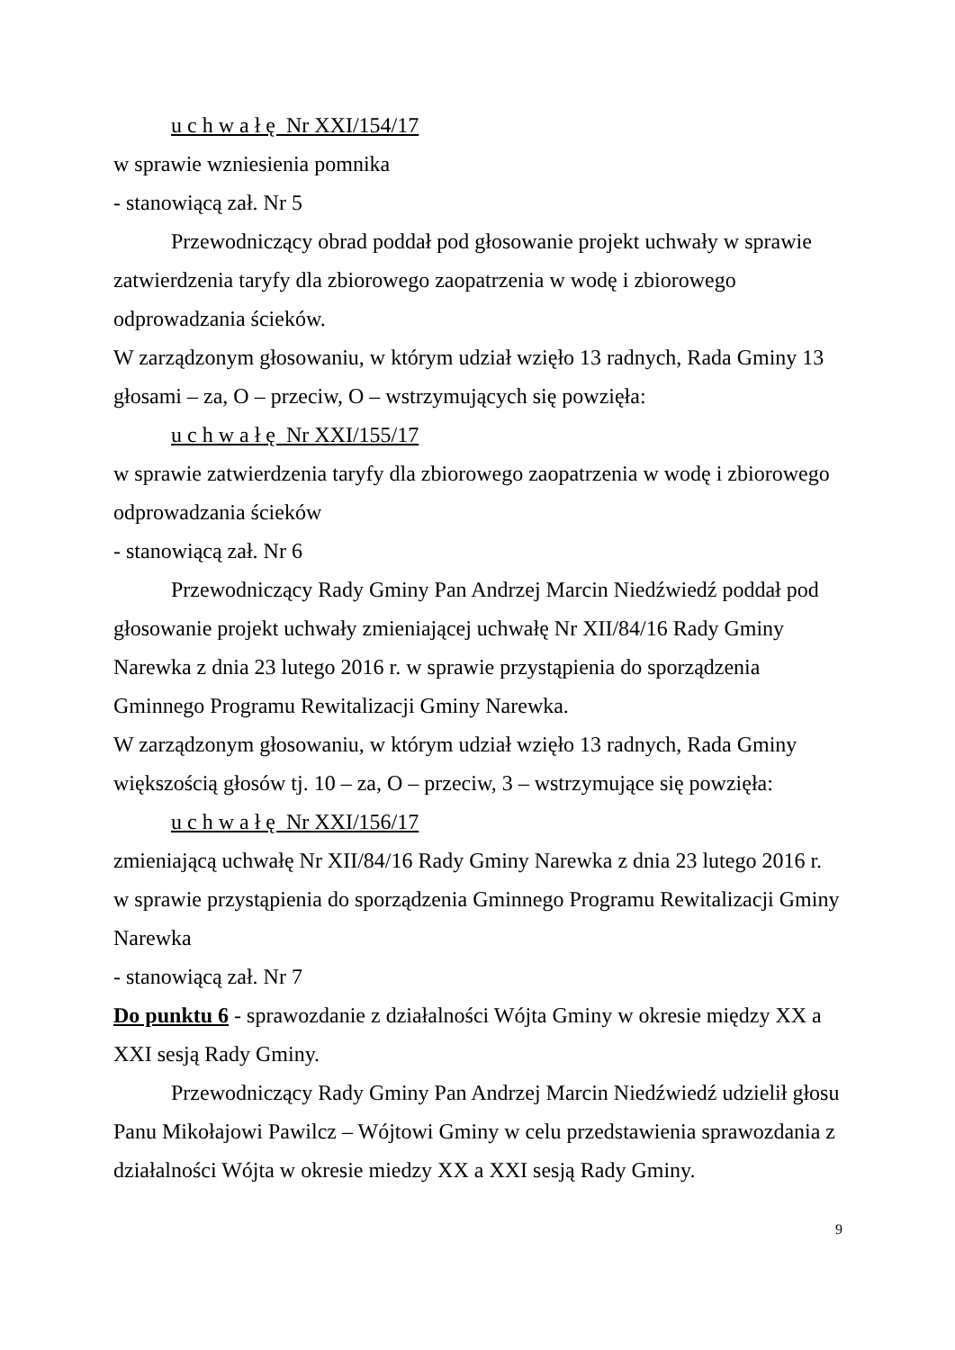u c h w a ł ę Nr XXI/154/17
w sprawie wzniesienia pomnika
- stanowiącą zał. Nr 5
Przewodniczący obrad poddał pod głosowanie projekt uchwały w sprawie zatwierdzenia taryfy dla zbiorowego zaopatrzenia w wodę i zbiorowego odprowadzania ścieków.
W zarządzonym głosowaniu, w którym udział wzięło 13 radnych, Rada Gminy 13 głosami – za, O – przeciw, O – wstrzymujących się powzięła:
u c h w a ł ę Nr XXI/155/17
w sprawie zatwierdzenia taryfy dla zbiorowego zaopatrzenia w wodę i zbiorowego odprowadzania ścieków
- stanowiącą zał. Nr 6
Przewodniczący Rady Gminy Pan Andrzej Marcin Niedźwiedź poddał pod głosowanie projekt uchwały zmieniającej uchwałę Nr XII/84/16 Rady Gminy Narewka z dnia 23 lutego 2016 r. w sprawie przystąpienia do sporządzenia Gminnego Programu Rewitalizacji Gminy Narewka.
W zarządzonym głosowaniu, w którym udział wzięło 13 radnych, Rada Gminy większością głosów tj. 10 – za, O – przeciw, 3 – wstrzymujące się powzięła:
u c h w a ł ę Nr XXI/156/17
zmieniającą uchwałę Nr XII/84/16 Rady Gminy Narewka z dnia 23 lutego 2016 r. w sprawie przystąpienia do sporządzenia Gminnego Programu Rewitalizacji Gminy Narewka
- stanowiącą zał. Nr 7
Do punktu 6 - sprawozdanie z działalności Wójta Gminy w okresie między XX a XXI sesją Rady Gminy.
Przewodniczący Rady Gminy Pan Andrzej Marcin Niedźwiedź udzielił głosu Panu Mikołajowi Pawilcz – Wójtowi Gminy w celu przedstawienia sprawozdania z działalności Wójta w okresie miedzy XX a XXI sesją Rady Gminy.
9